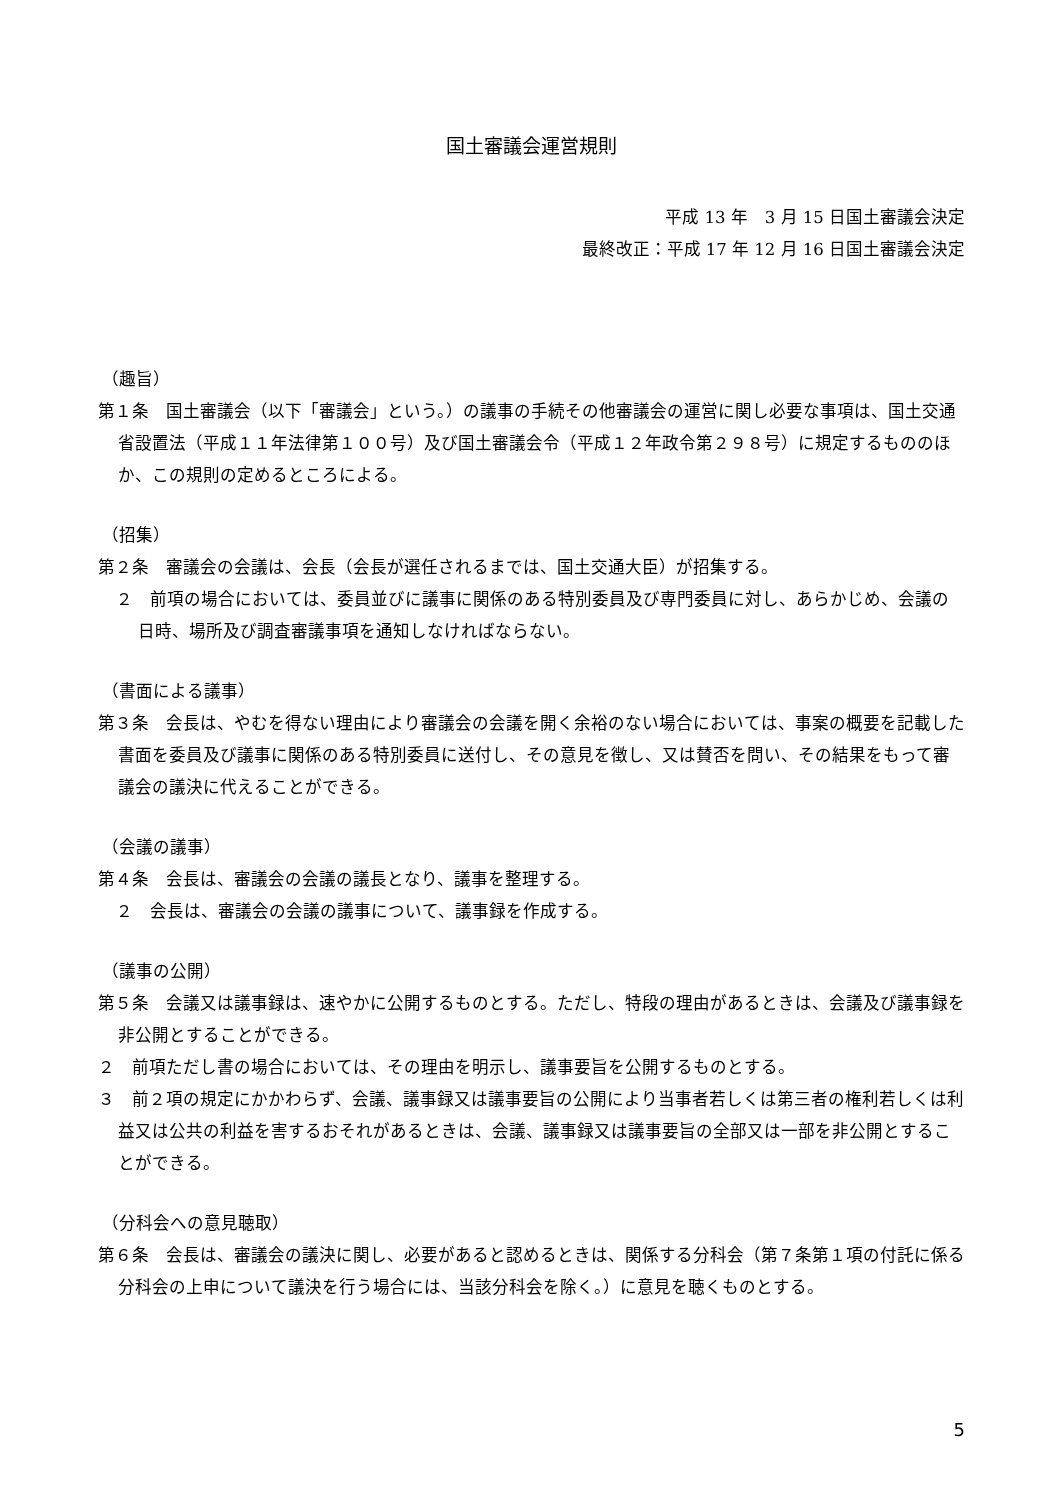国土審議会運営規則
平成 13 年　3 月 15 日国土審議会決定
最終改正：平成 17 年 12 月 16 日国土審議会決定
（趣旨）
第１条　国土審議会（以下「審議会」という。）の議事の手続その他審議会の運営に関し必要な事項は、国土交通省設置法（平成１１年法律第１００号）及び国土審議会令（平成１２年政令第２９８号）に規定するもののほか、この規則の定めるところによる。
（招集）
第２条　審議会の会議は、会長（会長が選任されるまでは、国土交通大臣）が招集する。
２　前項の場合においては、委員並びに議事に関係のある特別委員及び専門委員に対し、あらかじめ、会議の日時、場所及び調査審議事項を通知しなければならない。
（書面による議事）
第３条　会長は、やむを得ない理由により審議会の会議を開く余裕のない場合においては、事案の概要を記載した書面を委員及び議事に関係のある特別委員に送付し、その意見を徴し、又は賛否を問い、その結果をもって審議会の議決に代えることができる。
（会議の議事）
第４条　会長は、審議会の会議の議長となり、議事を整理する。
２　会長は、審議会の会議の議事について、議事録を作成する。
（議事の公開）
第５条　会議又は議事録は、速やかに公開するものとする。ただし、特段の理由があるときは、会議及び議事録を非公開とすることができる。
２　前項ただし書の場合においては、その理由を明示し、議事要旨を公開するものとする。
３　前２項の規定にかかわらず、会議、議事録又は議事要旨の公開により当事者若しくは第三者の権利若しくは利益又は公共の利益を害するおそれがあるときは、会議、議事録又は議事要旨の全部又は一部を非公開とすることができる。
（分科会への意見聴取）
第６条　会長は、審議会の議決に関し、必要があると認めるときは、関係する分科会（第７条第１項の付託に係る分科会の上申について議決を行う場合には、当該分科会を除く。）に意見を聴くものとする。
5